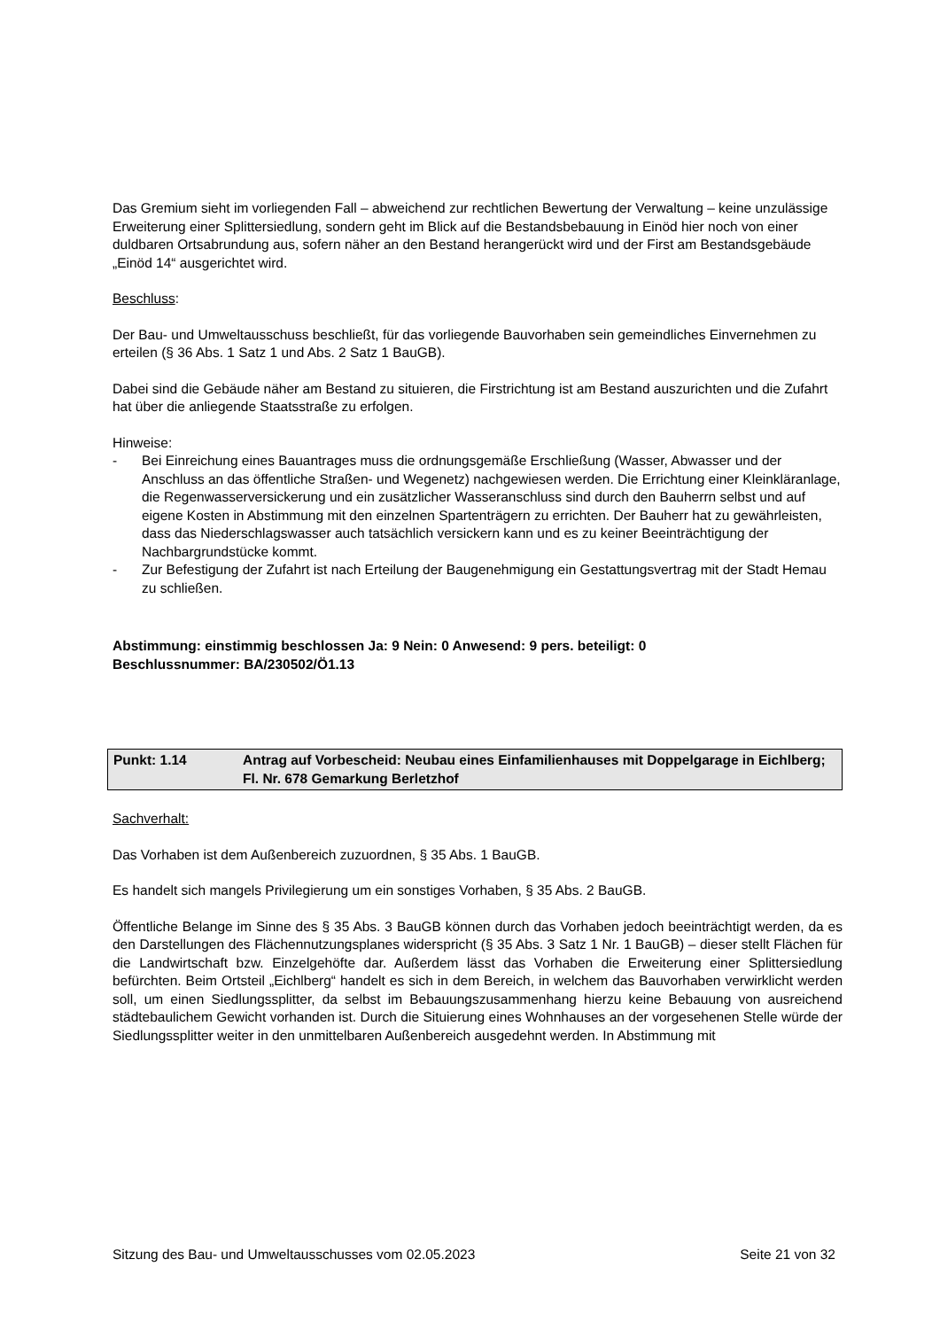Das Gremium sieht im vorliegenden Fall – abweichend zur rechtlichen Bewertung der Verwaltung – keine unzulässige Erweiterung einer Splittersiedlung, sondern geht im Blick auf die Bestandsbebauung in Einöd hier noch von einer duldbaren Ortsabrundung aus, sofern näher an den Bestand herangerückt wird und der First am Bestandsgebäude „Einöd 14“ ausgerichtet wird.
Beschluss:
Der Bau- und Umweltausschuss beschließt, für das vorliegende Bauvorhaben sein gemeindliches Einvernehmen zu erteilen (§ 36 Abs. 1 Satz 1 und Abs. 2 Satz 1 BauGB).
Dabei sind die Gebäude näher am Bestand zu situieren, die Firstrichtung ist am Bestand auszurichten und die Zufahrt hat über die anliegende Staatsstraße zu erfolgen.
Hinweise:
- Bei Einreichung eines Bauantrages muss die ordnungsgemäße Erschließung (Wasser, Abwasser und der Anschluss an das öffentliche Straßen- und Wegenetz) nachgewiesen werden. Die Errichtung einer Kleinkläranlage, die Regenwasserversickerung und ein zusätzlicher Wasseranschluss sind durch den Bauherrn selbst und auf eigene Kosten in Abstimmung mit den einzelnen Spartenträgern zu errichten. Der Bauherr hat zu gewährleisten, dass das Niederschlagswasser auch tatsächlich versickern kann und es zu keiner Beeinträchtigung der Nachbargrundstücke kommt.
- Zur Befestigung der Zufahrt ist nach Erteilung der Baugenehmigung ein Gestattungsvertrag mit der Stadt Hemau zu schließen.
Abstimmung: einstimmig beschlossen Ja: 9 Nein: 0 Anwesend: 9 pers. beteiligt: 0
Beschlussnummer: BA/230502/Ö1.13
Punkt: 1.14 Antrag auf Vorbescheid: Neubau eines Einfamilienhauses mit Doppelgarage in Eichlberg;
Fl. Nr. 678 Gemarkung Berletzhof
Sachverhalt:
Das Vorhaben ist dem Außenbereich zuzuordnen, § 35 Abs. 1 BauGB.
Es handelt sich mangels Privilegierung um ein sonstiges Vorhaben, § 35 Abs. 2 BauGB.
Öffentliche Belange im Sinne des § 35 Abs. 3 BauGB können durch das Vorhaben jedoch beeinträchtigt werden, da es den Darstellungen des Flächennutzungsplanes widerspricht (§ 35 Abs. 3 Satz 1 Nr. 1 BauGB) – dieser stellt Flächen für die Landwirtschaft bzw. Einzelgehöfte dar. Außerdem lässt das Vorhaben die Erweiterung einer Splittersiedlung befürchten. Beim Ortsteil „Eichlberg“ handelt es sich in dem Bereich, in welchem das Bauvorhaben verwirklicht werden soll, um einen Siedlungssplitter, da selbst im Bebauungszusammenhang hierzu keine Bebauung von ausreichend städtebaulichem Gewicht vorhanden ist. Durch die Situierung eines Wohnhauses an der vorgesehenen Stelle würde der Siedlungssplitter weiter in den unmittelbaren Außenbereich ausgedehnt werden. In Abstimmung mit
Sitzung des Bau- und Umweltausschusses vom 02.05.2023 Seite 21 von 32